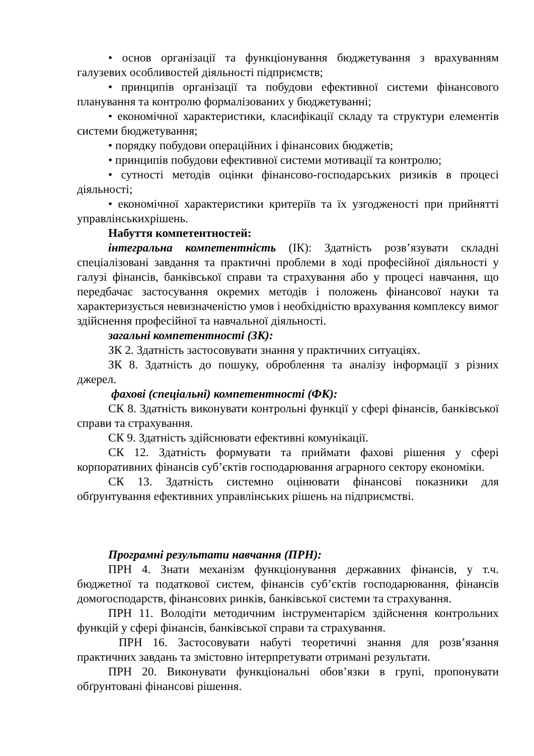• основ організації та функціонування бюджетування з врахуванням галузевих особливостей діяльності підприємств;
• принципів організації та побудови ефективної системи фінансового планування та контролю формалізованих у бюджетуванні;
• економічної характеристики, класифікації складу та структури елементів системи бюджетування;
• порядку побудови операційних і фінансових бюджетів;
• принципів побудови ефективної системи мотивації та контролю;
• сутності методів оцінки фінансово-господарських ризиків в процесі діяльності;
• економічної характеристики критеріїв та їх узгодженості при прийнятті управлінськихрішень.
Набуття компетентностей:
інтегральна компетентність (ІК): Здатність розв’язувати складні спеціалізовані завдання та практичні проблеми в ході професійної діяльності у галузі фінансів, банківської справи та страхування або у процесі навчання, що передбачає застосування окремих методів і положень фінансової науки та характеризується невизначеністю умов і необхідністю врахування комплексу вимог здійснення професійної та навчальної діяльності.
загальні компетентності (ЗК):
ЗК 2. Здатність застосовувати знання у практичних ситуаціях.
ЗК 8. Здатність до пошуку, оброблення та аналізу інформації з різних джерел.
фахові (спеціальні) компетентності (ФК):
СК 8. Здатність виконувати контрольні функції у сфері фінансів, банківської справи та страхування.
СК 9. Здатність здійснювати ефективні комунікації.
СК 12. Здатність формувати та приймати фахові рішення у сфері корпоративних фінансів суб’єктів господарювання аграрного сектору економіки.
СК 13. Здатність системно оцінювати фінансові показники для обґрунтування ефективних управлінських рішень на підприємстві.
Програмні результати навчання (ПРН):
ПРН 4. Знати механізм функціонування державних фінансів, у т.ч. бюджетної та податкової систем, фінансів суб’єктів господарювання, фінансів домогосподарств, фінансових ринків, банківської системи та страхування.
ПРН 11. Володіти методичним інструментарієм здійснення контрольних функцій у сфері фінансів, банківської справи та страхування.
ПРН 16. Застосовувати набуті теоретичні знання для розв’язання практичних завдань та змістовно інтерпретувати отримані результати.
ПРН 20. Виконувати функціональні обов’язки в групі, пропонувати обґрунтовані фінансові рішення.